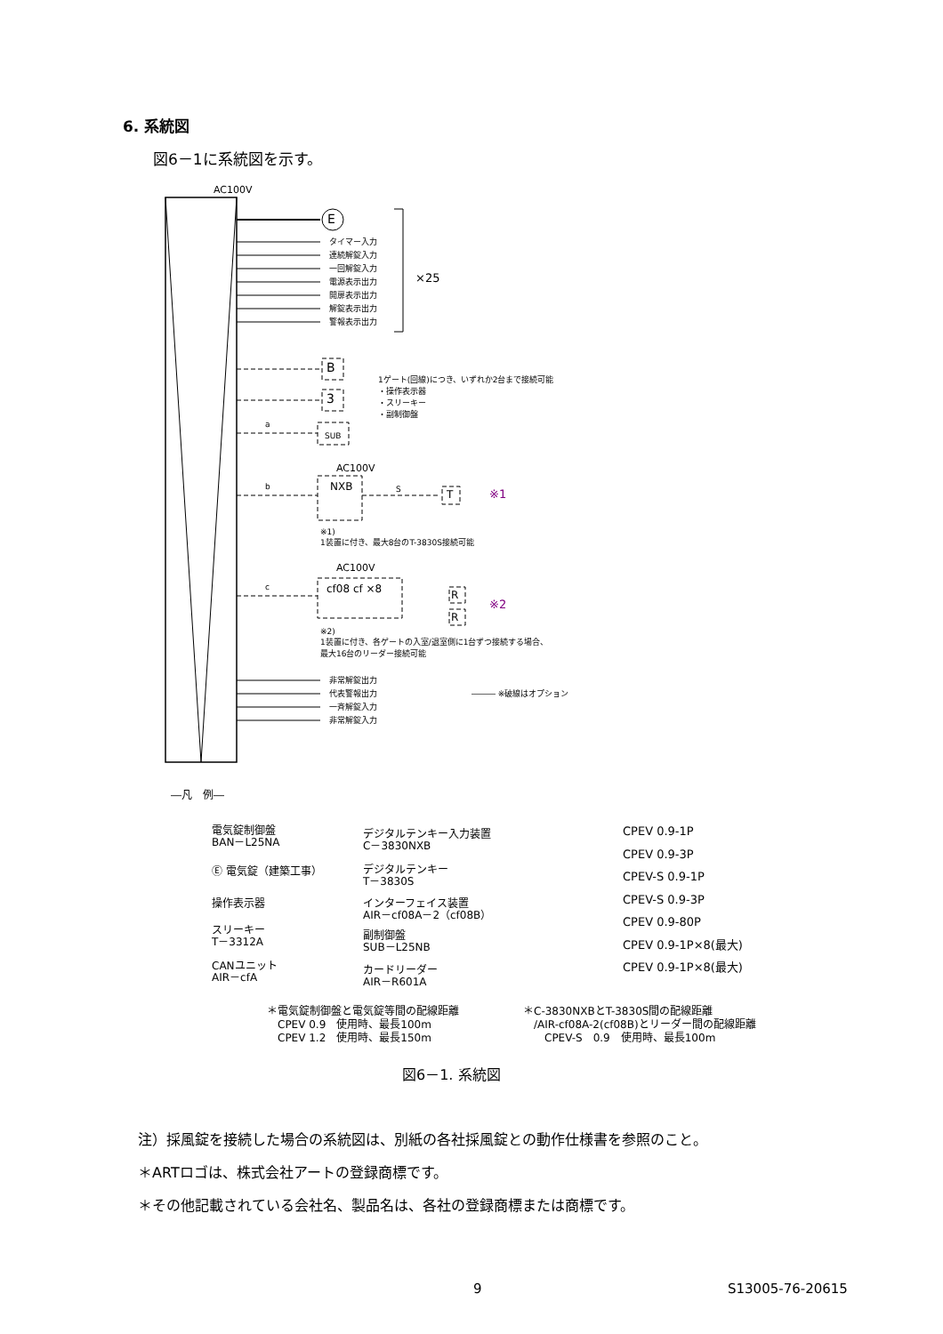6. 系統図
図6－1に系統図を示す。
AC100V
E
タイマー入力
連続解錠入力
一回解錠入力
電源表示出力
開扉表示出力
解錠表示出力
警報表示出力
×25
B
3
a
SUB
1ゲート(回線)につき、いずれか2台まで接続可能
・操作表示器
・スリーキー
・副制御盤
AC100V
b NXB S T ※1
※1)
1装置に付き、最大8台のT-3830S接続可能
AC100V
c cf08 cf ×8 R
R
※2
※2)
1装置に付き、各ゲートの入室/退室側に1台ずつ接続する場合、
最大16台のリーダー接続可能
非常解錠出力
代表警報出力
一斉解錠入力
非常解錠入力
――― ※破線はオプション
―凡　例―
電気錠制御盤
BAN－L25NA
Ⓔ 電気錠（建築工事）
操作表示器
スリーキー
T－3312A
CANユニット
AIR－cfA
デジタルテンキー入力装置
C－3830NXB
デジタルテンキー
T－3830S
インターフェイス装置
AIR－cf08A－2（cf08B）
副制御盤
SUB－L25NB
カードリーダー
AIR－R601A
CPEV 0.9-1P
CPEV 0.9-3P
CPEV-S 0.9-1P
CPEV-S 0.9-3P
CPEV 0.9-80P
CPEV 0.9-1P×8(最大)
CPEV 0.9-1P×8(最大)
＊電気錠制御盤と電気錠等間の配線距離
　CPEV 0.9　使用時、最長100m
　CPEV 1.2　使用時、最長150m
＊C-3830NXBとT-3830S間の配線距離
　/AIR-cf08A-2(cf08B)とリーダー間の配線距離
　　CPEV-S　0.9　使用時、最長100m
図6－1. 系統図
注）採風錠を接続した場合の系統図は、別紙の各社採風錠との動作仕様書を参照のこと。
＊ARTロゴは、株式会社アートの登録商標です。
＊その他記載されている会社名、製品名は、各社の登録商標または商標です。
9 S13005-76-20615